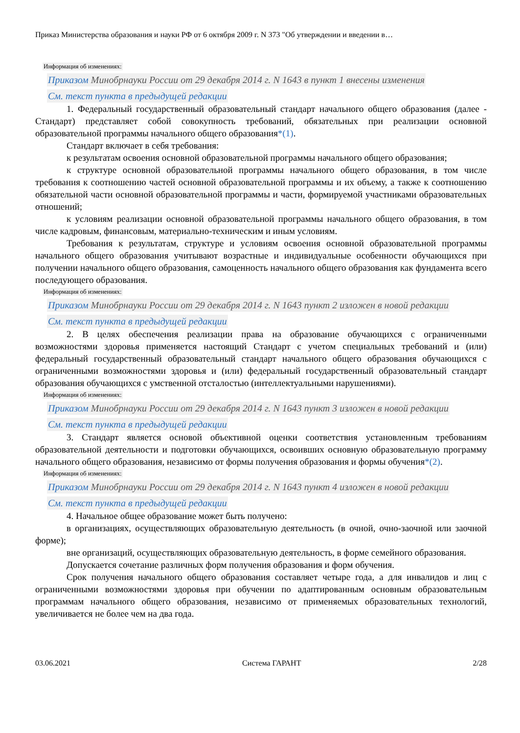Приказ Министерства образования и науки РФ от 6 октября 2009 г. N 373 "Об утверждении и введении в…
Информация об изменениях:
Приказом Минобрнауки России от 29 декабря 2014 г. N 1643 в пункт 1 внесены изменения
См. текст пункта в предыдущей редакции
1. Федеральный государственный образовательный стандарт начального общего образования (далее - Стандарт) представляет собой совокупность требований, обязательных при реализации основной образовательной программы начального общего образования*(1).
Стандарт включает в себя требования:
к результатам освоения основной образовательной программы начального общего образования;
к структуре основной образовательной программы начального общего образования, в том числе требования к соотношению частей основной образовательной программы и их объему, а также к соотношению обязательной части основной образовательной программы и части, формируемой участниками образовательных отношений;
к условиям реализации основной образовательной программы начального общего образования, в том числе кадровым, финансовым, материально-техническим и иным условиям.
Требования к результатам, структуре и условиям освоения основной образовательной программы начального общего образования учитывают возрастные и индивидуальные особенности обучающихся при получении начального общего образования, самоценность начального общего образования как фундамента всего последующего образования.
Информация об изменениях:
Приказом Минобрнауки России от 29 декабря 2014 г. N 1643 пункт 2 изложен в новой редакции
См. текст пункта в предыдущей редакции
2. В целях обеспечения реализации права на образование обучающихся с ограниченными возможностями здоровья применяется настоящий Стандарт с учетом специальных требований и (или) федеральный государственный образовательный стандарт начального общего образования обучающихся с ограниченными возможностями здоровья и (или) федеральный государственный образовательный стандарт образования обучающихся с умственной отсталостью (интеллектуальными нарушениями).
Информация об изменениях:
Приказом Минобрнауки России от 29 декабря 2014 г. N 1643 пункт 3 изложен в новой редакции
См. текст пункта в предыдущей редакции
3. Стандарт является основой объективной оценки соответствия установленным требованиям образовательной деятельности и подготовки обучающихся, освоивших основную образовательную программу начального общего образования, независимо от формы получения образования и формы обучения*(2).
Информация об изменениях:
Приказом Минобрнауки России от 29 декабря 2014 г. N 1643 пункт 4 изложен в новой редакции
См. текст пункта в предыдущей редакции
4. Начальное общее образование может быть получено:
в организациях, осуществляющих образовательную деятельность (в очной, очно-заочной или заочной форме);
вне организаций, осуществляющих образовательную деятельность, в форме семейного образования.
Допускается сочетание различных форм получения образования и форм обучения.
Срок получения начального общего образования составляет четыре года, а для инвалидов и лиц с ограниченными возможностями здоровья при обучении по адаптированным основным образовательным программам начального общего образования, независимо от применяемых образовательных технологий, увеличивается не более чем на два года.
03.06.2021 Система ГАРАНТ 2/28